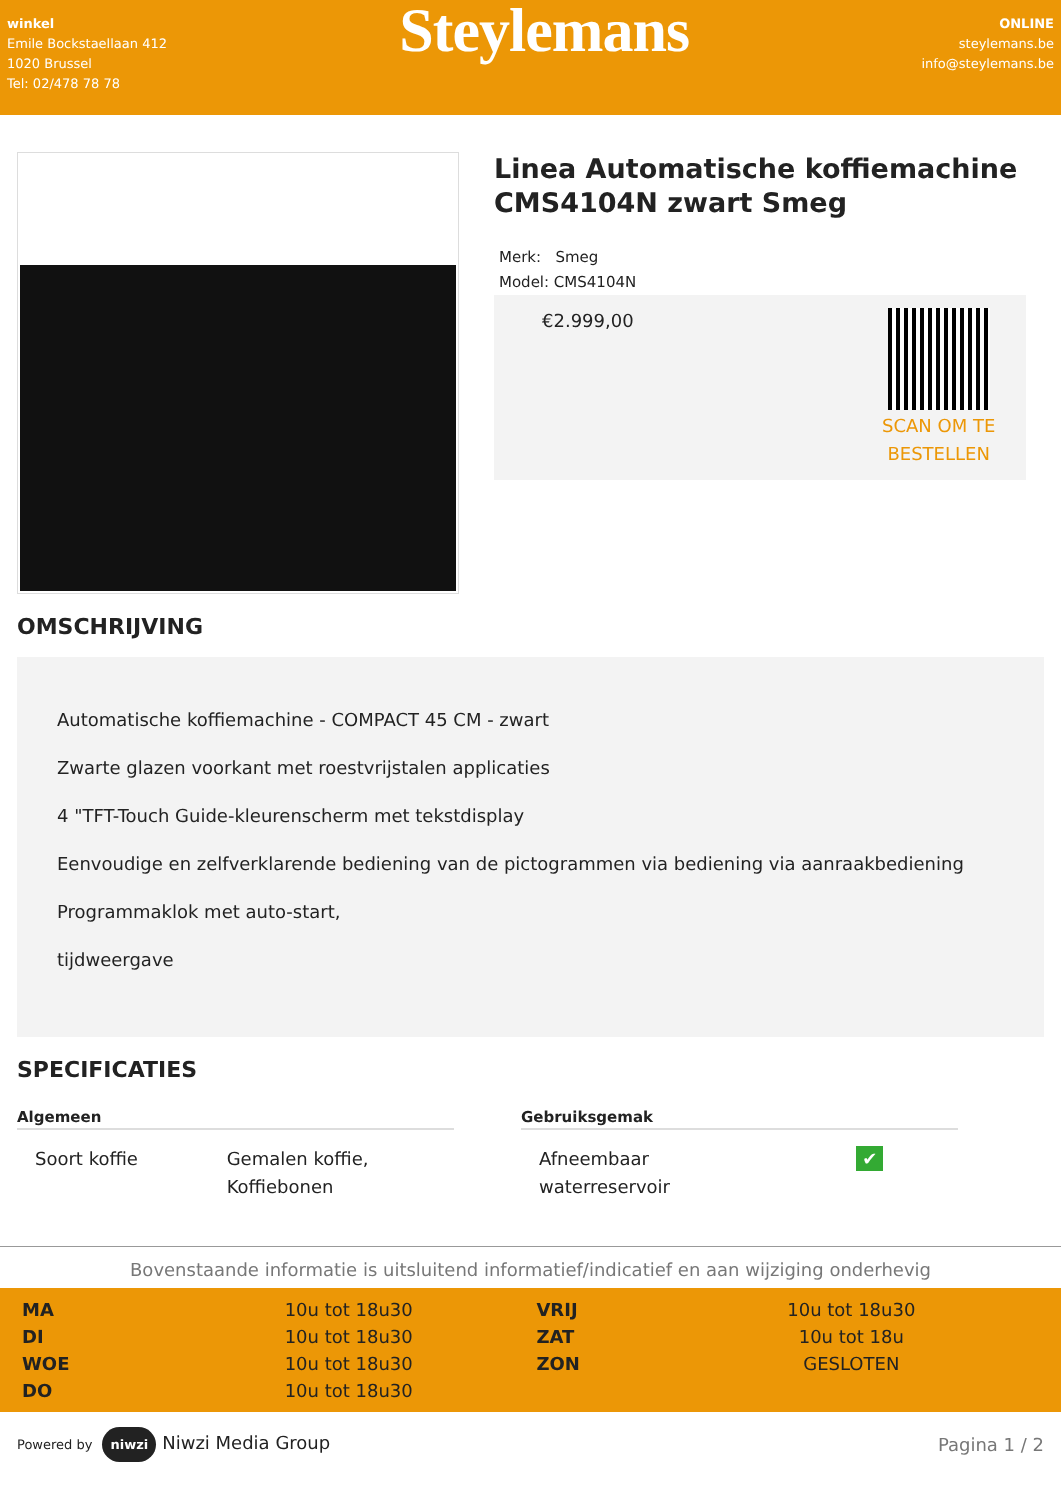winkel
Emile Bockstaellaan 412
1020 Brussel
Tel: 02/478 78 78
Steylemans
ONLINE
steylemans.be
info@steylemans.be
Linea Automatische koffiemachine CMS4104N zwart Smeg
Merk: Smeg
Model: CMS4104N
€2.999,00
SCAN OM TE
BESTELLEN
OMSCHRIJVING
Automatische koffiemachine - COMPACT 45 CM - zwart
Zwarte glazen voorkant met roestvrijstalen applicaties
4 "TFT-Touch Guide-kleurenscherm met tekstdisplay
Eenvoudige en zelfverklarende bediening van de pictogrammen via bediening via aanraakbediening
Programmaklok met auto-start,
tijdweergave
SPECIFICATIES
| Algemeen | |
| --- | --- |
| Soort koffie | Gemalen koffie, Koffiebonen |
| Gebruiksgemak | |
| --- | --- |
| Afneembaar waterreservoir | ✔ |
Bovenstaande informatie is uitsluitend informatief/indicatief en aan wijziging onderhevig
| MA | 10u tot 18u30 | VRIJ | 10u tot 18u30 |
| DI | 10u tot 18u30 | ZAT | 10u tot 18u |
| WOE | 10u tot 18u30 | ZON | GESLOTEN |
| DO | 10u tot 18u30 | | |
Powered by niwzi Niwzi Media Group
Pagina 1 / 2